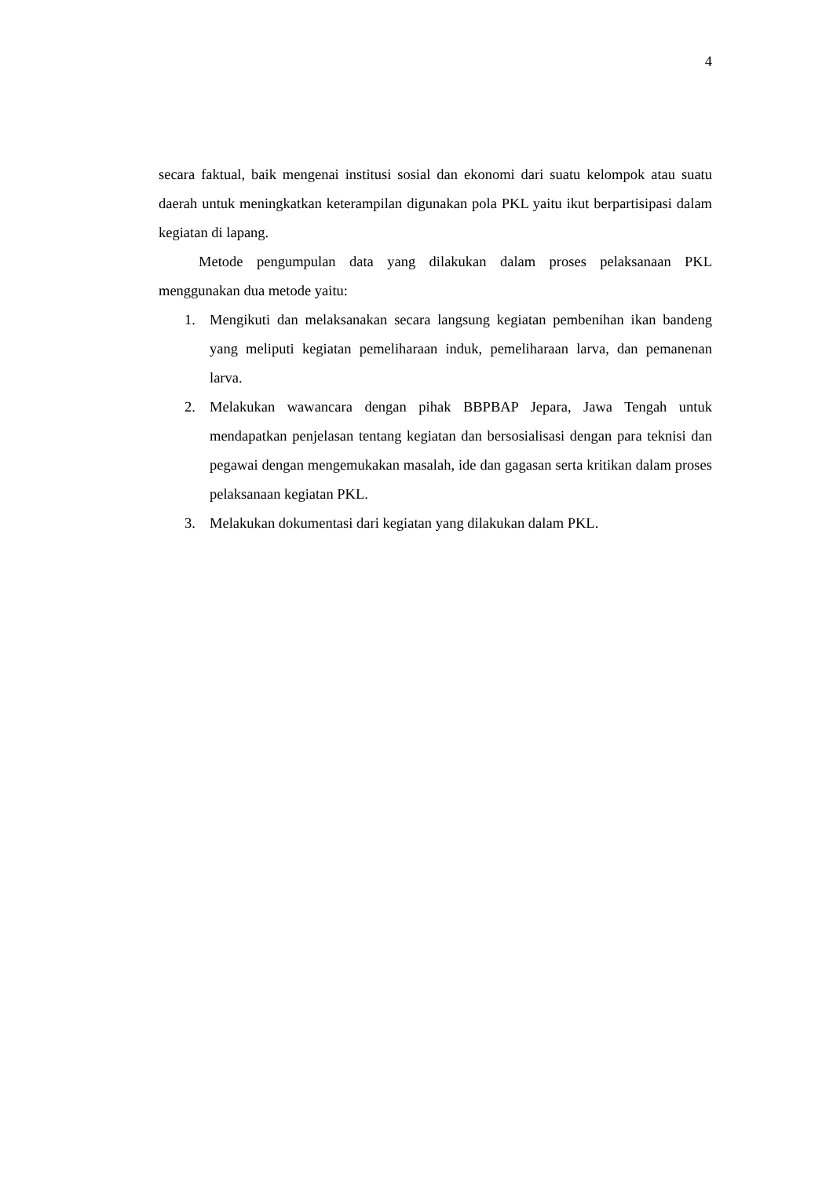4
secara faktual, baik mengenai institusi sosial dan ekonomi dari suatu kelompok atau suatu daerah untuk meningkatkan keterampilan digunakan pola PKL yaitu ikut berpartisipasi dalam kegiatan di lapang.
Metode pengumpulan data yang dilakukan dalam proses pelaksanaan PKL menggunakan dua metode yaitu:
1. Mengikuti dan melaksanakan secara langsung kegiatan pembenihan ikan bandeng yang meliputi kegiatan pemeliharaan induk, pemeliharaan larva, dan pemanenan larva.
2. Melakukan wawancara dengan pihak BBPBAP Jepara, Jawa Tengah untuk mendapatkan penjelasan tentang kegiatan dan bersosialisasi dengan para teknisi dan pegawai dengan mengemukakan masalah, ide dan gagasan serta kritikan dalam proses pelaksanaan kegiatan PKL.
3. Melakukan dokumentasi dari kegiatan yang dilakukan dalam PKL.